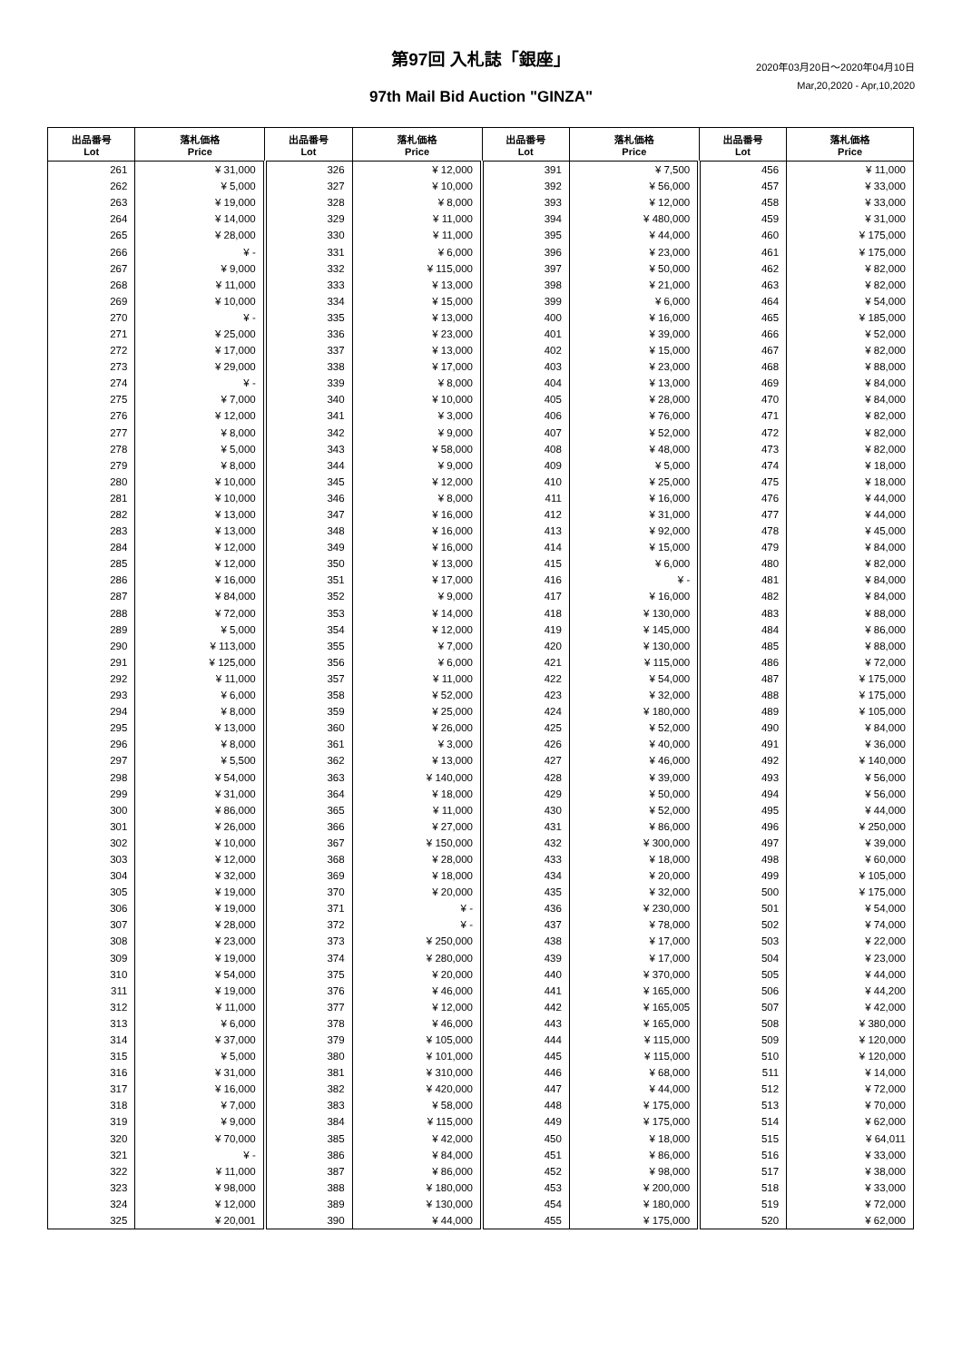第97回 入札誌「銀座」
97th Mail Bid Auction "GINZA"
2020年03月20日～2020年04月10日
Mar,20,2020 - Apr,10,2020
| 出品番号 Lot | 落札価格 Price | 出品番号 Lot | 落札価格 Price | 出品番号 Lot | 落札価格 Price | 出品番号 Lot | 落札価格 Price |
| --- | --- | --- | --- | --- | --- | --- | --- |
| 261 | ¥ 31,000 | 326 | ¥ 12,000 | 391 | ¥ 7,500 | 456 | ¥ 11,000 |
| 262 | ¥ 5,000 | 327 | ¥ 10,000 | 392 | ¥ 56,000 | 457 | ¥ 33,000 |
| 263 | ¥ 19,000 | 328 | ¥ 8,000 | 393 | ¥ 12,000 | 458 | ¥ 33,000 |
| 264 | ¥ 14,000 | 329 | ¥ 11,000 | 394 | ¥ 480,000 | 459 | ¥ 31,000 |
| 265 | ¥ 28,000 | 330 | ¥ 11,000 | 395 | ¥ 44,000 | 460 | ¥ 175,000 |
| 266 | ¥ - | 331 | ¥ 6,000 | 396 | ¥ 23,000 | 461 | ¥ 175,000 |
| 267 | ¥ 9,000 | 332 | ¥ 115,000 | 397 | ¥ 50,000 | 462 | ¥ 82,000 |
| 268 | ¥ 11,000 | 333 | ¥ 13,000 | 398 | ¥ 21,000 | 463 | ¥ 82,000 |
| 269 | ¥ 10,000 | 334 | ¥ 15,000 | 399 | ¥ 6,000 | 464 | ¥ 54,000 |
| 270 | ¥ - | 335 | ¥ 13,000 | 400 | ¥ 16,000 | 465 | ¥ 185,000 |
| 271 | ¥ 25,000 | 336 | ¥ 23,000 | 401 | ¥ 39,000 | 466 | ¥ 52,000 |
| 272 | ¥ 17,000 | 337 | ¥ 13,000 | 402 | ¥ 15,000 | 467 | ¥ 82,000 |
| 273 | ¥ 29,000 | 338 | ¥ 17,000 | 403 | ¥ 23,000 | 468 | ¥ 88,000 |
| 274 | ¥ - | 339 | ¥ 8,000 | 404 | ¥ 13,000 | 469 | ¥ 84,000 |
| 275 | ¥ 7,000 | 340 | ¥ 10,000 | 405 | ¥ 28,000 | 470 | ¥ 84,000 |
| 276 | ¥ 12,000 | 341 | ¥ 3,000 | 406 | ¥ 76,000 | 471 | ¥ 82,000 |
| 277 | ¥ 8,000 | 342 | ¥ 9,000 | 407 | ¥ 52,000 | 472 | ¥ 82,000 |
| 278 | ¥ 5,000 | 343 | ¥ 58,000 | 408 | ¥ 48,000 | 473 | ¥ 82,000 |
| 279 | ¥ 8,000 | 344 | ¥ 9,000 | 409 | ¥ 5,000 | 474 | ¥ 18,000 |
| 280 | ¥ 10,000 | 345 | ¥ 12,000 | 410 | ¥ 25,000 | 475 | ¥ 18,000 |
| 281 | ¥ 10,000 | 346 | ¥ 8,000 | 411 | ¥ 16,000 | 476 | ¥ 44,000 |
| 282 | ¥ 13,000 | 347 | ¥ 16,000 | 412 | ¥ 31,000 | 477 | ¥ 44,000 |
| 283 | ¥ 13,000 | 348 | ¥ 16,000 | 413 | ¥ 92,000 | 478 | ¥ 45,000 |
| 284 | ¥ 12,000 | 349 | ¥ 16,000 | 414 | ¥ 15,000 | 479 | ¥ 84,000 |
| 285 | ¥ 12,000 | 350 | ¥ 13,000 | 415 | ¥ 6,000 | 480 | ¥ 82,000 |
| 286 | ¥ 16,000 | 351 | ¥ 17,000 | 416 | ¥ - | 481 | ¥ 84,000 |
| 287 | ¥ 84,000 | 352 | ¥ 9,000 | 417 | ¥ 16,000 | 482 | ¥ 84,000 |
| 288 | ¥ 72,000 | 353 | ¥ 14,000 | 418 | ¥ 130,000 | 483 | ¥ 88,000 |
| 289 | ¥ 5,000 | 354 | ¥ 12,000 | 419 | ¥ 145,000 | 484 | ¥ 86,000 |
| 290 | ¥ 113,000 | 355 | ¥ 7,000 | 420 | ¥ 130,000 | 485 | ¥ 88,000 |
| 291 | ¥ 125,000 | 356 | ¥ 6,000 | 421 | ¥ 115,000 | 486 | ¥ 72,000 |
| 292 | ¥ 11,000 | 357 | ¥ 11,000 | 422 | ¥ 54,000 | 487 | ¥ 175,000 |
| 293 | ¥ 6,000 | 358 | ¥ 52,000 | 423 | ¥ 32,000 | 488 | ¥ 175,000 |
| 294 | ¥ 8,000 | 359 | ¥ 25,000 | 424 | ¥ 180,000 | 489 | ¥ 105,000 |
| 295 | ¥ 13,000 | 360 | ¥ 26,000 | 425 | ¥ 52,000 | 490 | ¥ 84,000 |
| 296 | ¥ 8,000 | 361 | ¥ 3,000 | 426 | ¥ 40,000 | 491 | ¥ 36,000 |
| 297 | ¥ 5,500 | 362 | ¥ 13,000 | 427 | ¥ 46,000 | 492 | ¥ 140,000 |
| 298 | ¥ 54,000 | 363 | ¥ 140,000 | 428 | ¥ 39,000 | 493 | ¥ 56,000 |
| 299 | ¥ 31,000 | 364 | ¥ 18,000 | 429 | ¥ 50,000 | 494 | ¥ 56,000 |
| 300 | ¥ 86,000 | 365 | ¥ 11,000 | 430 | ¥ 52,000 | 495 | ¥ 44,000 |
| 301 | ¥ 26,000 | 366 | ¥ 27,000 | 431 | ¥ 86,000 | 496 | ¥ 250,000 |
| 302 | ¥ 10,000 | 367 | ¥ 150,000 | 432 | ¥ 300,000 | 497 | ¥ 39,000 |
| 303 | ¥ 12,000 | 368 | ¥ 28,000 | 433 | ¥ 18,000 | 498 | ¥ 60,000 |
| 304 | ¥ 32,000 | 369 | ¥ 18,000 | 434 | ¥ 20,000 | 499 | ¥ 105,000 |
| 305 | ¥ 19,000 | 370 | ¥ 20,000 | 435 | ¥ 32,000 | 500 | ¥ 175,000 |
| 306 | ¥ 19,000 | 371 | ¥ - | 436 | ¥ 230,000 | 501 | ¥ 54,000 |
| 307 | ¥ 28,000 | 372 | ¥ - | 437 | ¥ 78,000 | 502 | ¥ 74,000 |
| 308 | ¥ 23,000 | 373 | ¥ 250,000 | 438 | ¥ 17,000 | 503 | ¥ 22,000 |
| 309 | ¥ 19,000 | 374 | ¥ 280,000 | 439 | ¥ 17,000 | 504 | ¥ 23,000 |
| 310 | ¥ 54,000 | 375 | ¥ 20,000 | 440 | ¥ 370,000 | 505 | ¥ 44,000 |
| 311 | ¥ 19,000 | 376 | ¥ 46,000 | 441 | ¥ 165,000 | 506 | ¥ 44,200 |
| 312 | ¥ 11,000 | 377 | ¥ 12,000 | 442 | ¥ 165,005 | 507 | ¥ 42,000 |
| 313 | ¥ 6,000 | 378 | ¥ 46,000 | 443 | ¥ 165,000 | 508 | ¥ 380,000 |
| 314 | ¥ 37,000 | 379 | ¥ 105,000 | 444 | ¥ 115,000 | 509 | ¥ 120,000 |
| 315 | ¥ 5,000 | 380 | ¥ 101,000 | 445 | ¥ 115,000 | 510 | ¥ 120,000 |
| 316 | ¥ 31,000 | 381 | ¥ 310,000 | 446 | ¥ 68,000 | 511 | ¥ 14,000 |
| 317 | ¥ 16,000 | 382 | ¥ 420,000 | 447 | ¥ 44,000 | 512 | ¥ 72,000 |
| 318 | ¥ 7,000 | 383 | ¥ 58,000 | 448 | ¥ 175,000 | 513 | ¥ 70,000 |
| 319 | ¥ 9,000 | 384 | ¥ 115,000 | 449 | ¥ 175,000 | 514 | ¥ 62,000 |
| 320 | ¥ 70,000 | 385 | ¥ 42,000 | 450 | ¥ 18,000 | 515 | ¥ 64,011 |
| 321 | ¥ - | 386 | ¥ 84,000 | 451 | ¥ 86,000 | 516 | ¥ 33,000 |
| 322 | ¥ 11,000 | 387 | ¥ 86,000 | 452 | ¥ 98,000 | 517 | ¥ 38,000 |
| 323 | ¥ 98,000 | 388 | ¥ 180,000 | 453 | ¥ 200,000 | 518 | ¥ 33,000 |
| 324 | ¥ 12,000 | 389 | ¥ 130,000 | 454 | ¥ 180,000 | 519 | ¥ 72,000 |
| 325 | ¥ 20,001 | 390 | ¥ 44,000 | 455 | ¥ 175,000 | 520 | ¥ 62,000 |